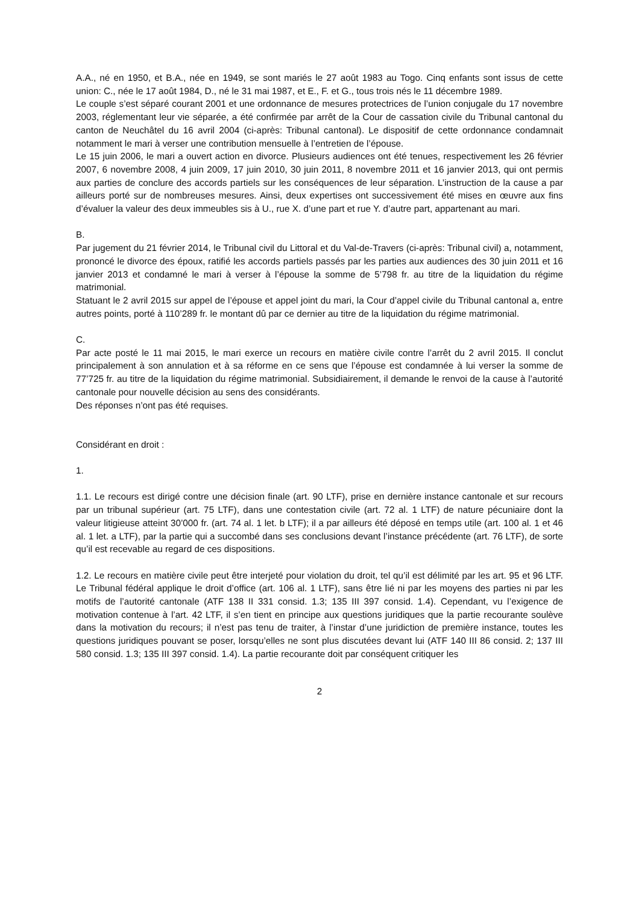A.A., né en 1950, et B.A., née en 1949, se sont mariés le 27 août 1983 au Togo. Cinq enfants sont issus de cette union: C., née le 17 août 1984, D., né le 31 mai 1987, et E., F. et G., tous trois nés le 11 décembre 1989.
Le couple s’est séparé courant 2001 et une ordonnance de mesures protectrices de l’union conjugale du 17 novembre 2003, réglementant leur vie séparée, a été confirmée par arrêt de la Cour de cassation civile du Tribunal cantonal du canton de Neuchâtel du 16 avril 2004 (ci-après: Tribunal cantonal). Le dispositif de cette ordonnance condamnait notamment le mari à verser une contribution mensuelle à l’entretien de l’épouse.
Le 15 juin 2006, le mari a ouvert action en divorce. Plusieurs audiences ont été tenues, respectivement les 26 février 2007, 6 novembre 2008, 4 juin 2009, 17 juin 2010, 30 juin 2011, 8 novembre 2011 et 16 janvier 2013, qui ont permis aux parties de conclure des accords partiels sur les conséquences de leur séparation. L’instruction de la cause a par ailleurs porté sur de nombreuses mesures. Ainsi, deux expertises ont successivement été mises en œuvre aux fins d’évaluer la valeur des deux immeubles sis à U., rue X. d’une part et rue Y. d’autre part, appartenant au mari.
B.
Par jugement du 21 février 2014, le Tribunal civil du Littoral et du Val-de-Travers (ci-après: Tribunal civil) a, notamment, prononcé le divorce des époux, ratifié les accords partiels passés par les parties aux audiences des 30 juin 2011 et 16 janvier 2013 et condamné le mari à verser à l’épouse la somme de 5’798 fr. au titre de la liquidation du régime matrimonial.
Statuant le 2 avril 2015 sur appel de l’épouse et appel joint du mari, la Cour d’appel civile du Tribunal cantonal a, entre autres points, porté à 110’289 fr. le montant dû par ce dernier au titre de la liquidation du régime matrimonial.
C.
Par acte posté le 11 mai 2015, le mari exerce un recours en matière civile contre l’arrêt du 2 avril 2015. Il conclut principalement à son annulation et à sa réforme en ce sens que l’épouse est condamnée à lui verser la somme de 77’725 fr. au titre de la liquidation du régime matrimonial. Subsidiairement, il demande le renvoi de la cause à l’autorité cantonale pour nouvelle décision au sens des considérants.
Des réponses n’ont pas été requises.
Considérant en droit :
1.
1.1. Le recours est dirigé contre une décision finale (art. 90 LTF), prise en dernière instance cantonale et sur recours par un tribunal supérieur (art. 75 LTF), dans une contestation civile (art. 72 al. 1 LTF) de nature pécuniaire dont la valeur litigieuse atteint 30’000 fr. (art. 74 al. 1 let. b LTF); il a par ailleurs été déposé en temps utile (art. 100 al. 1 et 46 al. 1 let. a LTF), par la partie qui a succombé dans ses conclusions devant l’instance précédente (art. 76 LTF), de sorte qu’il est recevable au regard de ces dispositions.
1.2. Le recours en matière civile peut être interjeté pour violation du droit, tel qu’il est délimité par les art. 95 et 96 LTF. Le Tribunal fédéral applique le droit d’office (art. 106 al. 1 LTF), sans être lié ni par les moyens des parties ni par les motifs de l’autorité cantonale (ATF 138 II 331 consid. 1.3; 135 III 397 consid. 1.4). Cependant, vu l’exigence de motivation contenue à l’art. 42 LTF, il s’en tient en principe aux questions juridiques que la partie recourante soulève dans la motivation du recours; il n’est pas tenu de traiter, à l’instar d’une juridiction de première instance, toutes les questions juridiques pouvant se poser, lorsqu’elles ne sont plus discutées devant lui (ATF 140 III 86 consid. 2; 137 III 580 consid. 1.3; 135 III 397 consid. 1.4). La partie recourante doit par conséquent critiquer les
2